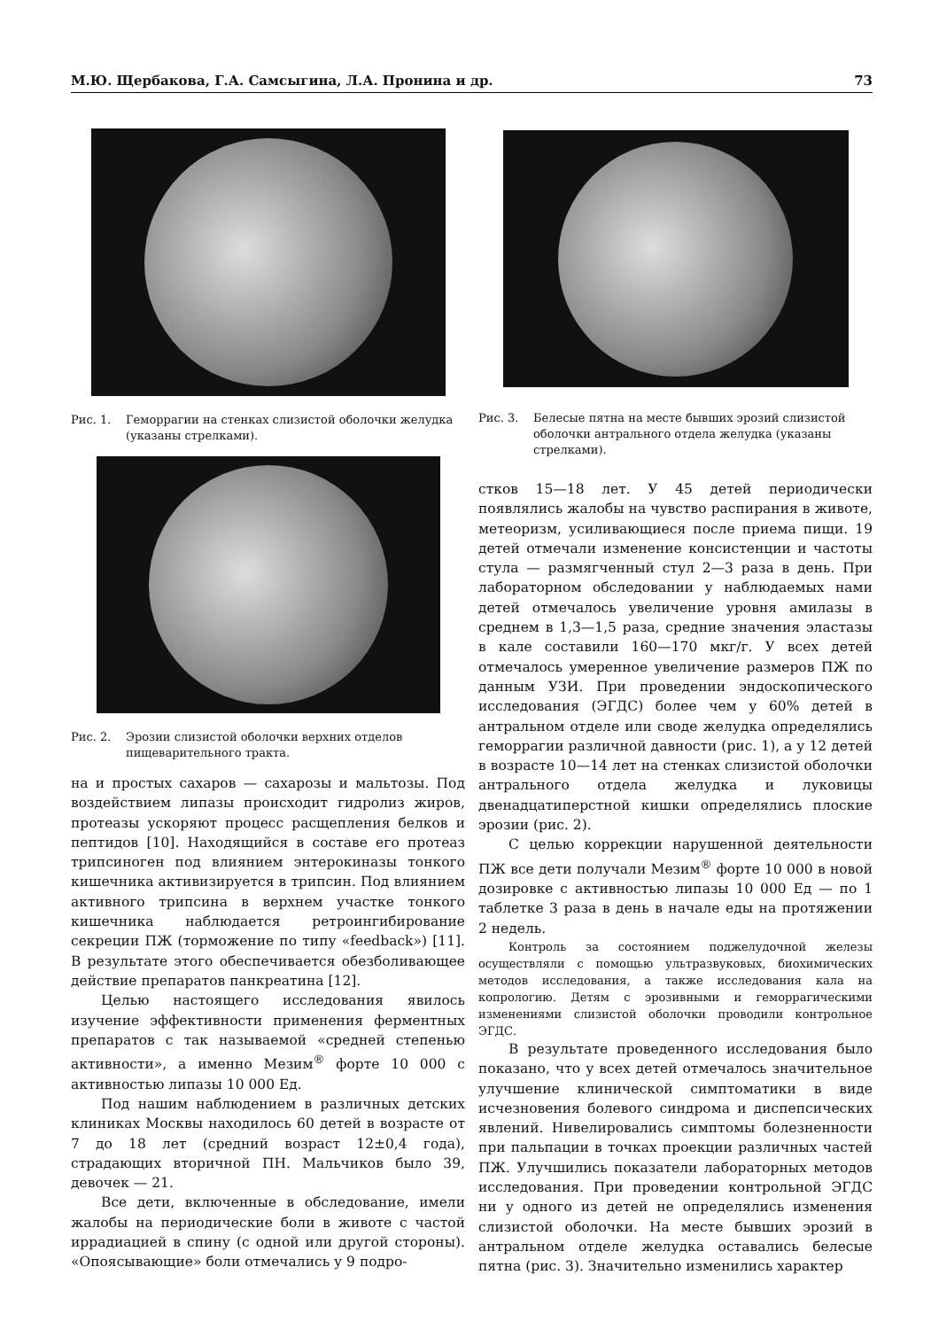М.Ю. Щербакова, Г.А. Самсыгина, Л.А. Пронина и др. 73
Рис. 1. Геморрагии на стенках слизистой оболочки желудка (указаны стрелками).
Рис. 2. Эрозии слизистой оболочки верхних отделов пищеварительного тракта.
на и простых сахаров — сахарозы и мальтозы. Под воздействием липазы происходит гидролиз жиров, протеазы ускоряют процесс расщепления белков и пептидов [10]. Находящийся в составе его протеаз трипсиноген под влиянием энтерокиназы тонкого кишечника активизируется в трипсин. Под влиянием активного трипсина в верхнем участке тонкого кишечника наблюдается ретроингибирование секреции ПЖ (торможение по типу «feedback») [11]. В результате этого обеспечивается обезболивающее действие препаратов панкреатина [12].
Целью настоящего исследования явилось изучение эффективности применения ферментных препаратов с так называемой «средней степенью активности», а именно Мезим<sup>®</sup> форте 10 000 с активностью липазы 10 000 Ед.
Под нашим наблюдением в различных детских клиниках Москвы находилось 60 детей в возрасте от 7 до 18 лет (средний возраст 12±0,4 года), страдающих вторичной ПН. Мальчиков было 39, девочек — 21.
Все дети, включенные в обследование, имели жалобы на периодические боли в животе с частой иррадиацией в спину (с одной или другой стороны). «Опоясывающие» боли отмечались у 9 подро-
Рис. 3. Белесые пятна на месте бывших эрозий слизистой оболочки антрального отдела желудка (указаны стрелками).
стков 15—18 лет. У 45 детей периодически появлялись жалобы на чувство распирания в животе, метеоризм, усиливающиеся после приема пищи. 19 детей отмечали изменение консистенции и частоты стула — размягченный стул 2—3 раза в день. При лабораторном обследовании у наблюдаемых нами детей отмечалось увеличение уровня амилазы в среднем в 1,3—1,5 раза, средние значения эластазы в кале составили 160—170 мкг/г. У всех детей отмечалось умеренное увеличение размеров ПЖ по данным УЗИ. При проведении эндоскопического исследования (ЭГДС) более чем у 60% детей в антральном отделе или своде желудка определялись геморрагии различной давности (рис. 1), а у 12 детей в возрасте 10—14 лет на стенках слизистой оболочки антрального отдела желудка и луковицы двенадцатиперстной кишки определялись плоские эрозии (рис. 2).
С целью коррекции нарушенной деятельности ПЖ все дети получали Мезим<sup>®</sup> форте 10 000 в новой дозировке с активностью липазы 10 000 Ед — по 1 таблетке 3 раза в день в начале еды на протяжении 2 недель.
Контроль за состоянием поджелудочной железы осуществляли с помощью ультразвуковых, биохимических методов исследования, а также исследования кала на копрологию. Детям с эрозивными и геморрагическими изменениями слизистой оболочки проводили контрольное ЭГДС.
В результате проведенного исследования было показано, что у всех детей отмечалось значительное улучшение клинической симптоматики в виде исчезновения болевого синдрома и диспепсических явлений. Нивелировались симптомы болезненности при пальпации в точках проекции различных частей ПЖ. Улучшились показатели лабораторных методов исследования. При проведении контрольной ЭГДС ни у одного из детей не определялись изменения слизистой оболочки. На месте бывших эрозий в антральном отделе желудка оставались белесые пятна (рис. 3). Значительно изменились характер